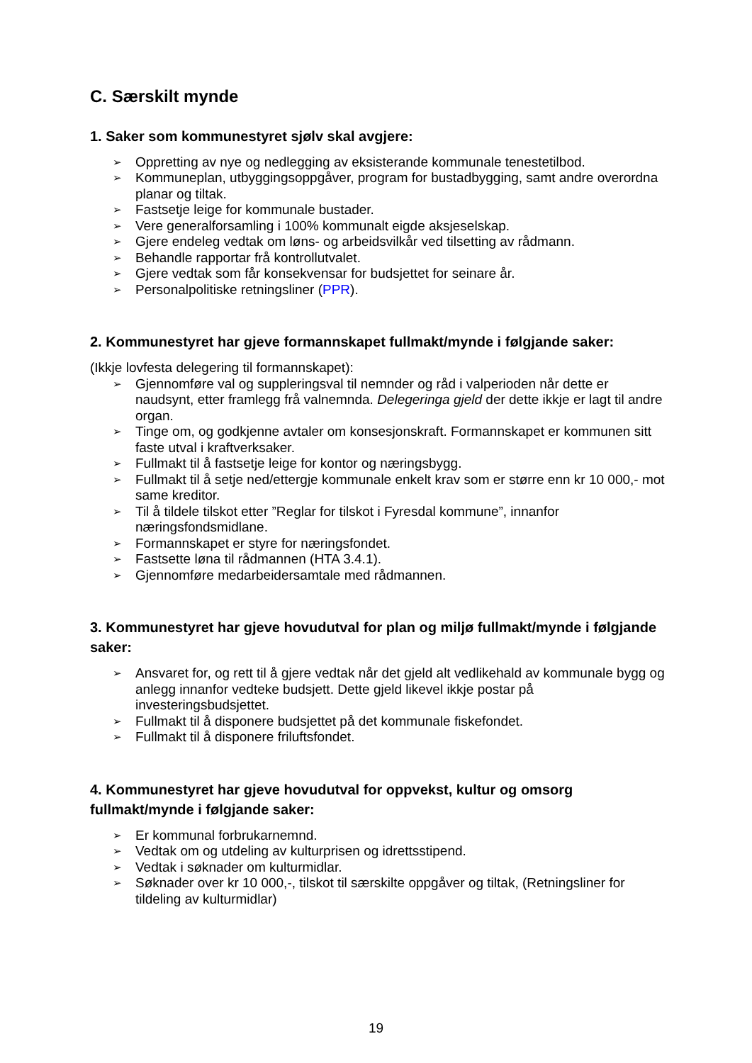C. Særskilt mynde
1. Saker som kommunestyret sjølv skal avgjere:
➢ Oppretting av nye og nedlegging av eksisterande kommunale tenestetilbod.
➢ Kommuneplan, utbyggingsoppgåver, program for bustadbygging, samt andre overordna planar og tiltak.
➢ Fastsetje leige for kommunale bustader.
➢ Vere generalforsamling i 100% kommunalt eigde aksjeselskap.
➢ Gjere endeleg vedtak om løns- og arbeidsvilkår ved tilsetting av rådmann.
➢ Behandle rapportar frå kontrollutvalet.
➢ Gjere vedtak som får konsekvensar for budsjettet for seinare år.
➢ Personalpolitiske retningsliner (PPR).
2. Kommunestyret har gjeve formannskapet fullmakt/mynde i følgjande saker:
(Ikkje lovfesta delegering til formannskapet):
➢ Gjennomføre val og suppleringsval til nemnder og råd i valperioden når dette er naudsynt, etter framlegg frå valnemnda. Delegeringa gjeld der dette ikkje er lagt til andre organ.
➢ Tinge om, og godkjenne avtaler om konsesjonskraft. Formannskapet er kommunen sitt faste utval i kraftverksaker.
➢ Fullmakt til å fastsetje leige for kontor og næringsbygg.
➢ Fullmakt til å setje ned/ettergje kommunale enkelt krav som er større enn kr 10 000,- mot same kreditor.
➢ Til å tildele tilskot etter ”Reglar for tilskot i Fyresdal kommune”, innanfor næringsfondsmidlane.
➢ Formannskapet er styre for næringsfondet.
➢ Fastsette løna til rådmannen (HTA 3.4.1).
➢ Gjennomføre medarbeidersamtale med rådmannen.
3. Kommunestyret har gjeve hovudutval for plan og miljø fullmakt/mynde i følgjande saker:
➢ Ansvaret for, og rett til å gjere vedtak når det gjeld alt vedlikehald av kommunale bygg og anlegg innanfor vedteke budsjett. Dette gjeld likevel ikkje postar på investeringsbudsjettet.
➢ Fullmakt til å disponere budsjettet på det kommunale fiskefondet.
➢ Fullmakt til å disponere friluftsfondet.
4. Kommunestyret har gjeve hovudutval for oppvekst, kultur og omsorg fullmakt/mynde i følgjande saker:
➢ Er kommunal forbrukarnemnd.
➢ Vedtak om og utdeling av kulturprisen og idrettsstipend.
➢ Vedtak i søknader om kulturmidlar.
➢ Søknader over kr 10 000,-, tilskot til særskilte oppgåver og tiltak, (Retningsliner for tildeling av kulturmidlar)
19